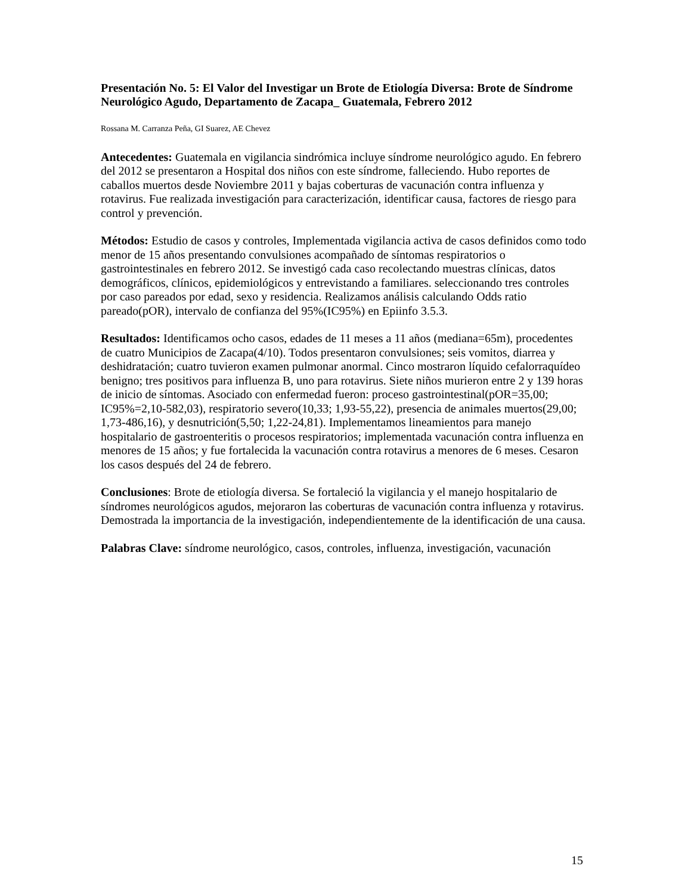Presentación No. 5: El Valor del Investigar un Brote de Etiología Diversa: Brote de Síndrome Neurológico Agudo, Departamento de Zacapa_ Guatemala, Febrero 2012
Rossana M. Carranza Peña, GI Suarez, AE Chevez
Antecedentes: Guatemala en vigilancia sindrómica incluye síndrome neurológico agudo. En febrero del 2012 se presentaron a Hospital dos niños con este síndrome, falleciendo. Hubo reportes de caballos muertos desde Noviembre 2011 y bajas coberturas de vacunación contra influenza y rotavirus. Fue realizada investigación para caracterización, identificar causa, factores de riesgo para control y prevención.
Métodos: Estudio de casos y controles, Implementada vigilancia activa de casos definidos como todo menor de 15 años presentando convulsiones acompañado de síntomas respiratorios o gastrointestinales en febrero 2012. Se investigó cada caso recolectando muestras clínicas, datos demográficos, clínicos, epidemiológicos y entrevistando a familiares. seleccionando tres controles por caso pareados por edad, sexo y residencia. Realizamos análisis calculando Odds ratio pareado(pOR), intervalo de confianza del 95%(IC95%) en Epiinfo 3.5.3.
Resultados: Identificamos ocho casos, edades de 11 meses a 11 años (mediana=65m), procedentes de cuatro Municipios de Zacapa(4/10). Todos presentaron convulsiones; seis vomitos, diarrea y deshidratación; cuatro tuvieron examen pulmonar anormal. Cinco mostraron líquido cefalorraquídeo benigno; tres positivos para influenza B, uno para rotavirus. Siete niños murieron entre 2 y 139 horas de inicio de síntomas. Asociado con enfermedad fueron: proceso gastrointestinal(pOR=35,00; IC95%=2,10-582,03), respiratorio severo(10,33; 1,93-55,22), presencia de animales muertos(29,00; 1,73-486,16), y desnutrición(5,50; 1,22-24,81). Implementamos lineamientos para manejo hospitalario de gastroenteritis o procesos respiratorios; implementada vacunación contra influenza en menores de 15 años; y fue fortalecida la vacunación contra rotavirus a menores de 6 meses. Cesaron los casos después del 24 de febrero.
Conclusiones: Brote de etiología diversa. Se fortaleció la vigilancia y el manejo hospitalario de síndromes neurológicos agudos, mejoraron las coberturas de vacunación contra influenza y rotavirus. Demostrada la importancia de la investigación, independientemente de la identificación de una causa.
Palabras Clave: síndrome neurológico, casos, controles, influenza, investigación, vacunación
15